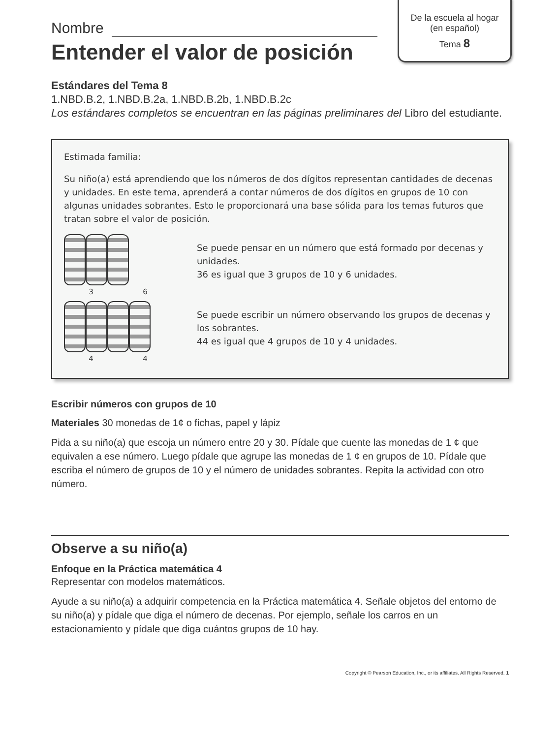De la escuela al hogar
(en español)
Tema 8
Nombre
Entender el valor de posición
Estándares del Tema 8
1.NBD.B.2, 1.NBD.B.2a, 1.NBD.B.2b, 1.NBD.B.2c
Los estándares completos se encuentran en las páginas preliminares del Libro del estudiante.
Estimada familia:
Su niño(a) está aprendiendo que los números de dos dígitos representan cantidades de decenas y unidades. En este tema, aprenderá a contar números de dos dígitos en grupos de 10 con algunas unidades sobrantes. Esto le proporcionará una base sólida para los temas futuros que tratan sobre el valor de posición.
3 6
Se puede pensar en un número que está formado por decenas y unidades.
36 es igual que 3 grupos de 10 y 6 unidades.
4 4
Se puede escribir un número observando los grupos de decenas y los sobrantes.
44 es igual que 4 grupos de 10 y 4 unidades.
Escribir números con grupos de 10
Materiales 30 monedas de 1¢ o fichas, papel y lápiz
Pida a su niño(a) que escoja un número entre 20 y 30. Pídale que cuente las monedas de 1 ¢ que equivalen a ese número. Luego pídale que agrupe las monedas de 1 ¢ en grupos de 10. Pídale que escriba el número de grupos de 10 y el número de unidades sobrantes. Repita la actividad con otro número.
Observe a su niño(a)
Enfoque en la Práctica matemática 4
Representar con modelos matemáticos.
Ayude a su niño(a) a adquirir competencia en la Práctica matemática 4. Señale objetos del entorno de su niño(a) y pídale que diga el número de decenas. Por ejemplo, señale los carros en un estacionamiento y pídale que diga cuántos grupos de 10 hay.
Copyright © Pearson Education, Inc., or its affiliates. All Rights Reserved. 1